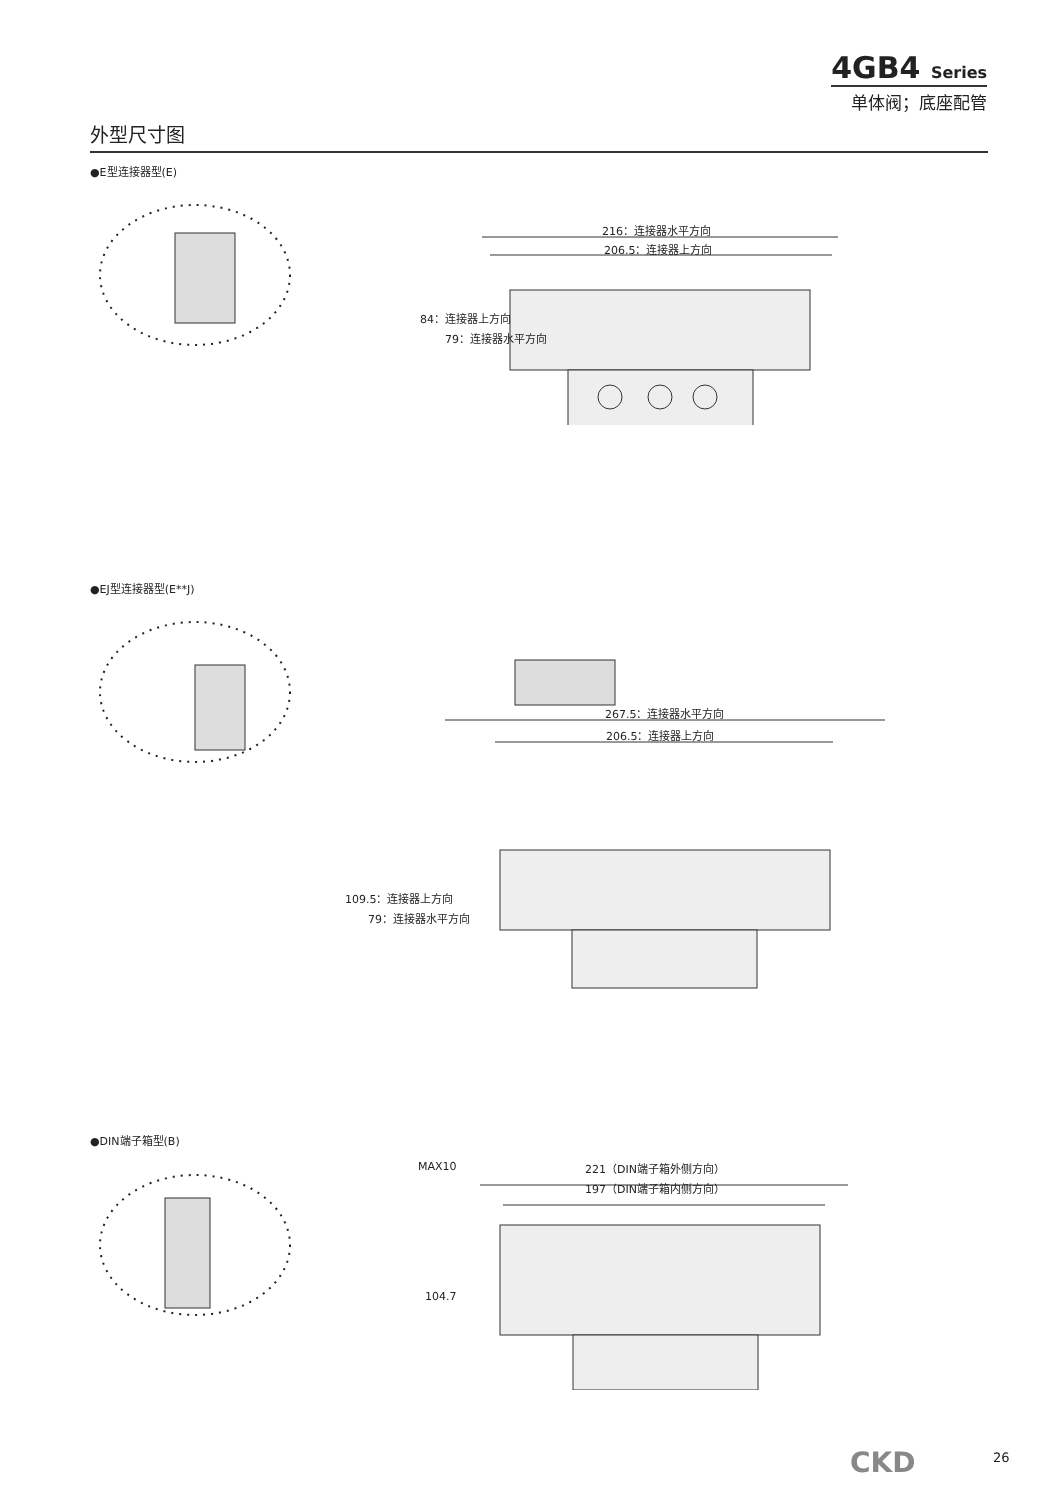4GB4 Series
单体阀；底座配管
外型尺寸图
●E型连接器型(E)
216：连接器水平方向
206.5：连接器上方向
84：连接器上方向
79：连接器水平方向
●EJ型连接器型(E**J)
267.5：连接器水平方向
206.5：连接器上方向
109.5：连接器上方向
79：连接器水平方向
●DIN端子箱型(B)
MAX10 221（DIN端子箱外侧方向）
197（DIN端子箱内侧方向）
104.7
CKD 26